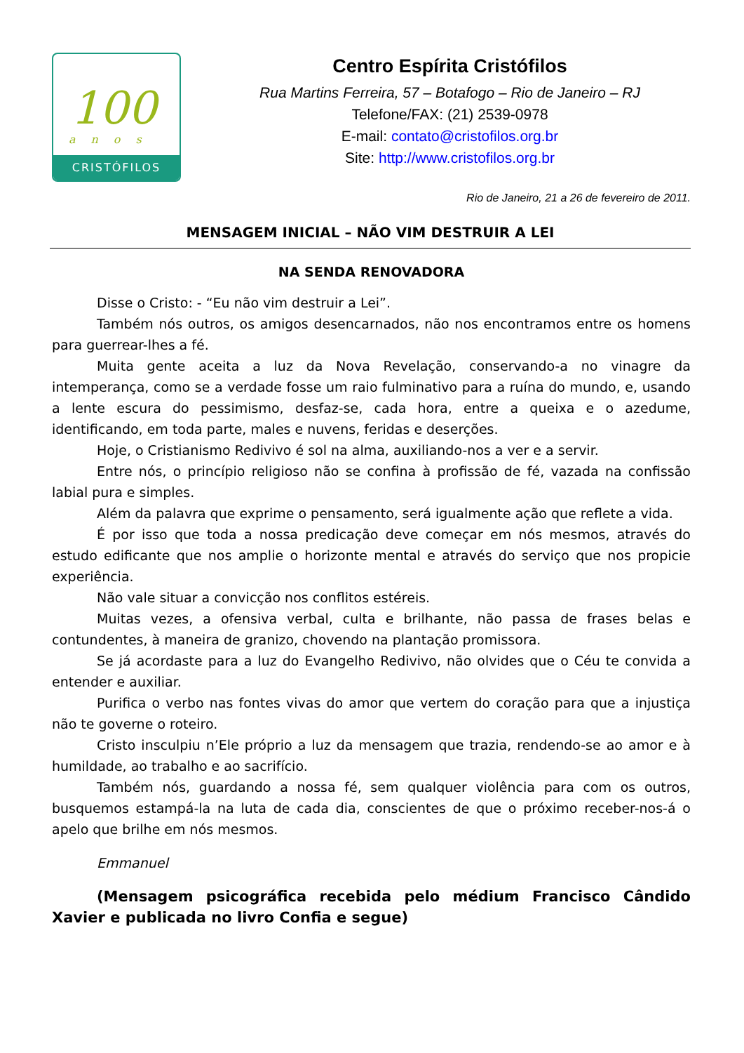100
anos
CRISTÓFILOS
Centro Espírita Cristófilos
Rua Martins Ferreira, 57 – Botafogo – Rio de Janeiro – RJ
Telefone/FAX: (21) 2539-0978
E-mail: contato@cristofilos.org.br
Site: http://www.cristofilos.org.br
Rio de Janeiro, 21 a 26 de fevereiro de 2011.
MENSAGEM INICIAL – NÃO VIM DESTRUIR A LEI
NA SENDA RENOVADORA
Disse o Cristo: - “Eu não vim destruir a Lei”.
Também nós outros, os amigos desencarnados, não nos encontramos entre os homens para guerrear-lhes a fé.
Muita gente aceita a luz da Nova Revelação, conservando-a no vinagre da intemperança, como se a verdade fosse um raio fulminativo para a ruína do mundo, e, usando a lente escura do pessimismo, desfaz-se, cada hora, entre a queixa e o azedume, identificando, em toda parte, males e nuvens, feridas e deserções.
Hoje, o Cristianismo Redivivo é sol na alma, auxiliando-nos a ver e a servir.
Entre nós, o princípio religioso não se confina à profissão de fé, vazada na confissão labial pura e simples.
Além da palavra que exprime o pensamento, será igualmente ação que reflete a vida.
É por isso que toda a nossa predicação deve começar em nós mesmos, através do estudo edificante que nos amplie o horizonte mental e através do serviço que nos propicie experiência.
Não vale situar a convicção nos conflitos estéreis.
Muitas vezes, a ofensiva verbal, culta e brilhante, não passa de frases belas e contundentes, à maneira de granizo, chovendo na plantação promissora.
Se já acordaste para a luz do Evangelho Redivivo, não olvides que o Céu te convida a entender e auxiliar.
Purifica o verbo nas fontes vivas do amor que vertem do coração para que a injustiça não te governe o roteiro.
Cristo insculpiu n’Ele próprio a luz da mensagem que trazia, rendendo-se ao amor e à humildade, ao trabalho e ao sacrifício.
Também nós, guardando a nossa fé, sem qualquer violência para com os outros, busquemos estampá-la na luta de cada dia, conscientes de que o próximo receber-nos-á o apelo que brilhe em nós mesmos.
Emmanuel
(Mensagem psicográfica recebida pelo médium Francisco Cândido Xavier e publicada no livro Confia e segue)